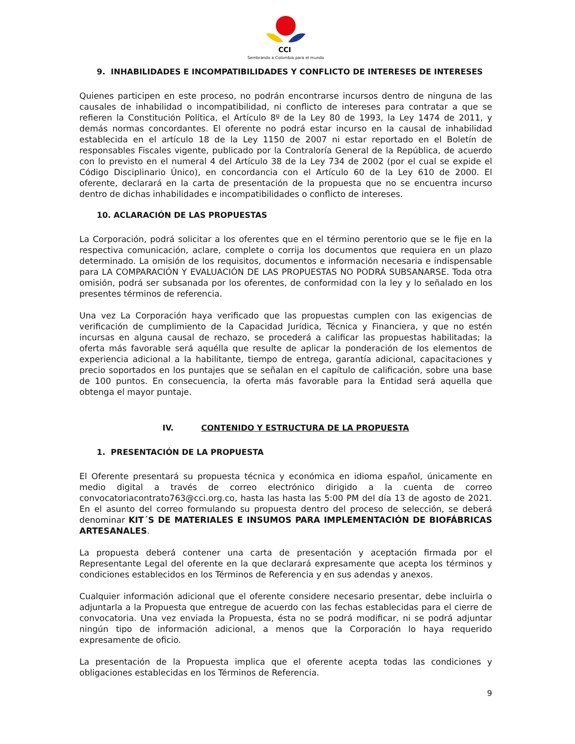CCI
Sembrando a Colombia para el mundo
9. INHABILIDADES E INCOMPATIBILIDADES Y CONFLICTO DE INTERESES DE INTERESES
Quienes participen en este proceso, no podrán encontrarse incursos dentro de ninguna de las causales de inhabilidad o incompatibilidad, ni conflicto de intereses para contratar a que se refieren la Constitución Política, el Artículo 8º de la Ley 80 de 1993, la Ley 1474 de 2011, y demás normas concordantes. El oferente no podrá estar incurso en la causal de inhabilidad establecida en el artículo 18 de la Ley 1150 de 2007 ni estar reportado en el Boletín de responsables Fiscales vigente, publicado por la Contraloría General de la República, de acuerdo con lo previsto en el numeral 4 del Artículo 38 de la Ley 734 de 2002 (por el cual se expide el Código Disciplinario Único), en concordancia con el Artículo 60 de la Ley 610 de 2000. El oferente, declarará en la carta de presentación de la propuesta que no se encuentra incurso dentro de dichas inhabilidades e incompatibilidades o conflicto de intereses.
10. ACLARACIÓN DE LAS PROPUESTAS
La Corporación, podrá solicitar a los oferentes que en el término perentorio que se le fije en la respectiva comunicación, aclare, complete o corrija los documentos que requiera en un plazo determinado. La omisión de los requisitos, documentos e información necesaria e indispensable para LA COMPARACIÓN Y EVALUACIÓN DE LAS PROPUESTAS NO PODRÁ SUBSANARSE. Toda otra omisión, podrá ser subsanada por los oferentes, de conformidad con la ley y lo señalado en los presentes términos de referencia.
Una vez La Corporación haya verificado que las propuestas cumplen con las exigencias de verificación de cumplimiento de la Capacidad Jurídica, Técnica y Financiera, y que no estén incursas en alguna causal de rechazo, se procederá a calificar las propuestas habilitadas; la oferta más favorable será aquélla que resulte de aplicar la ponderación de los elementos de experiencia adicional a la habilitante, tiempo de entrega, garantía adicional, capacitaciones y precio soportados en los puntajes que se señalan en el capítulo de calificación, sobre una base de 100 puntos. En consecuencia, la oferta más favorable para la Entidad será aquella que obtenga el mayor puntaje.
IV. CONTENIDO Y ESTRUCTURA DE LA PROPUESTA
1. PRESENTACIÓN DE LA PROPUESTA
El Oferente presentará su propuesta técnica y económica en idioma español, únicamente en medio digital a través de correo electrónico dirigido a la cuenta de correo convocatoriacontrato763@cci.org.co, hasta las hasta las 5:00 PM del día 13 de agosto de 2021. En el asunto del correo formulando su propuesta dentro del proceso de selección, se deberá denominar KIT´S DE MATERIALES E INSUMOS PARA IMPLEMENTACIÓN DE BIOFÁBRICAS ARTESANALES.
La propuesta deberá contener una carta de presentación y aceptación firmada por el Representante Legal del oferente en la que declarará expresamente que acepta los términos y condiciones establecidos en los Términos de Referencia y en sus adendas y anexos.
Cualquier información adicional que el oferente considere necesario presentar, debe incluirla o adjuntarla a la Propuesta que entregue de acuerdo con las fechas establecidas para el cierre de convocatoria. Una vez enviada la Propuesta, ésta no se podrá modificar, ni se podrá adjuntar ningún tipo de información adicional, a menos que la Corporación lo haya requerido expresamente de oficio.
La presentación de la Propuesta implica que el oferente acepta todas las condiciones y obligaciones establecidas en los Términos de Referencia.
9